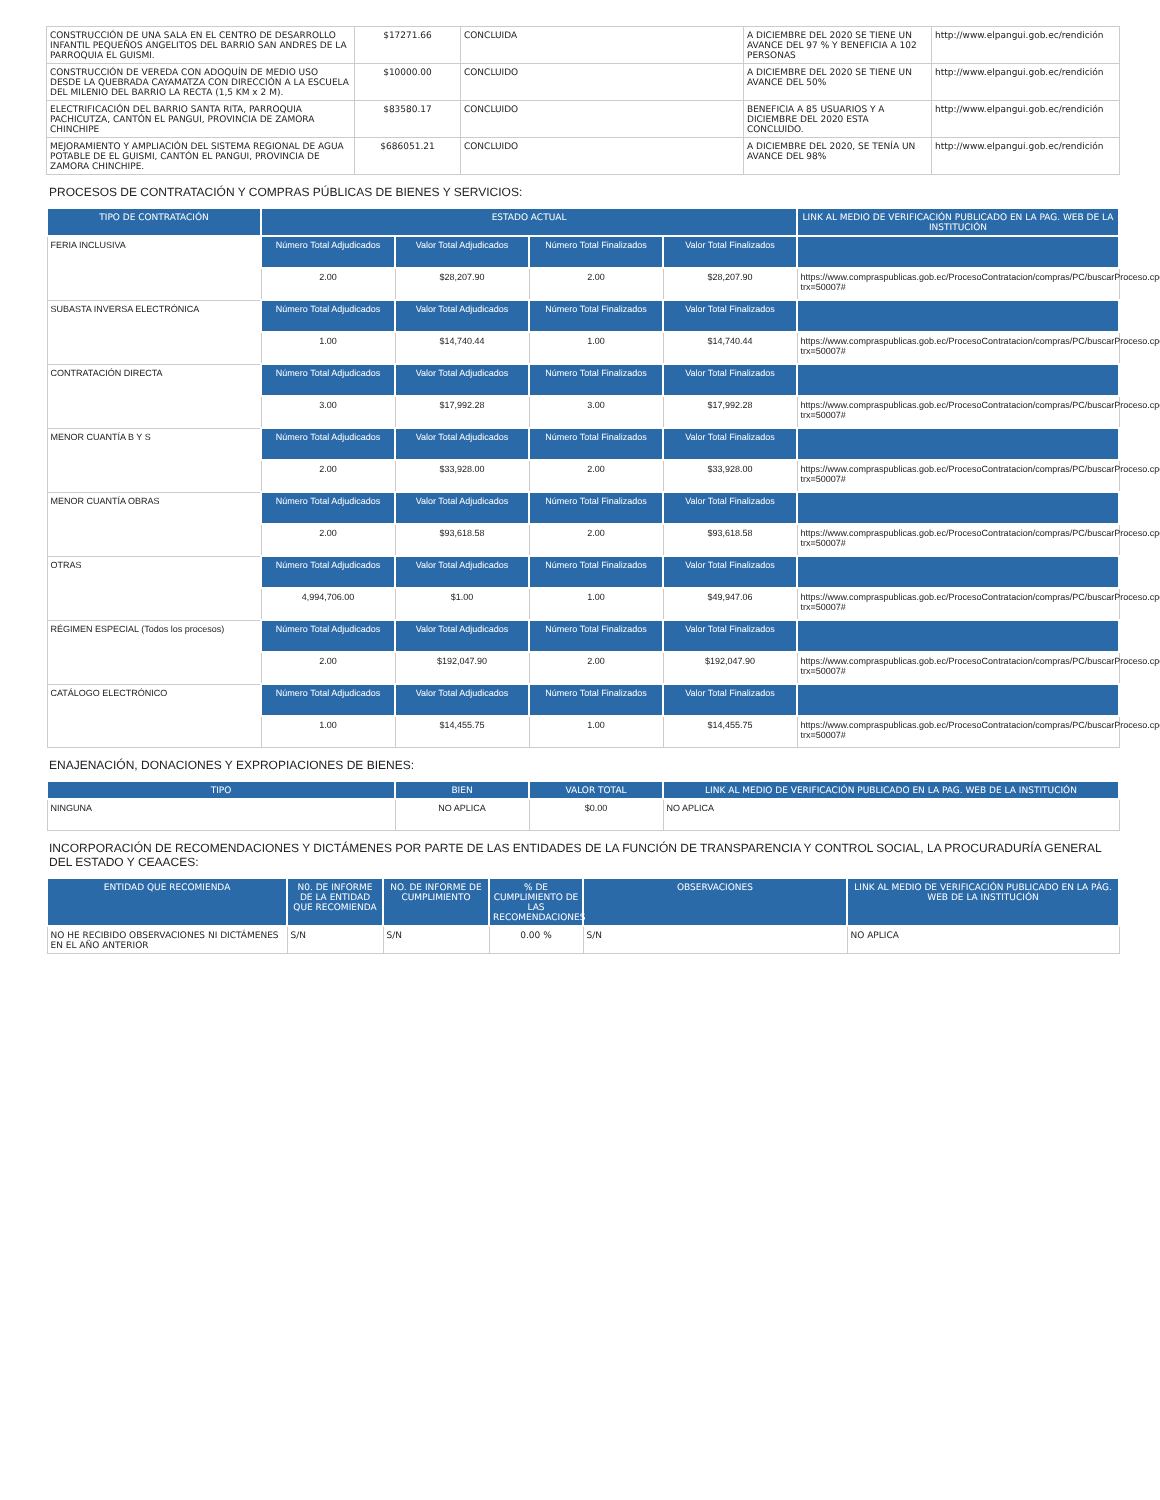| CONSTRUCCIÓN DE UNA SALA EN EL CENTRO DE DESARROLLO INFANTIL PEQUEÑOS ANGELITOS DEL BARRIO SAN ANDRES DE LA PARROQUIA EL GUISMI. | $17271.66 | CONCLUIDA | A DICIEMBRE DEL 2020 SE TIENE UN AVANCE DEL 97 % Y BENEFICIA A 102 PERSONAS | http://www.elpangui.gob.ec/rendición |
| CONSTRUCCIÓN DE VEREDA CON ADOQUÍN DE MEDIO USO DESDE LA QUEBRADA CAYAMATZA CON DIRECCIÓN A LA ESCUELA DEL MILENIO DEL BARRIO LA RECTA (1,5 KM x 2 M). | $10000.00 | CONCLUIDO | A DICIEMBRE DEL 2020 SE TIENE UN AVANCE DEL 50% | http://www.elpangui.gob.ec/rendición |
| ELECTRIFICACIÓN DEL BARRIO SANTA RITA, PARROQUIA PACHICUTZA, CANTÓN EL PANGUI, PROVINCIA DE ZAMORA CHINCHIPE | $83580.17 | CONCLUIDO | BENEFICIA A 85 USUARIOS Y A DICIEMBRE DEL 2020 ESTA CONCLUIDO. | http://www.elpangui.gob.ec/rendición |
| MEJORAMIENTO Y AMPLIACIÓN DEL SISTEMA REGIONAL DE AGUA POTABLE DE EL GUISMI, CANTÓN EL PANGUI, PROVINCIA DE ZAMORA CHINCHIPE. | $686051.21 | CONCLUIDO | A DICIEMBRE DEL 2020, SE TENÍA UN AVANCE DEL 98% | http://www.elpangui.gob.ec/rendición |
PROCESOS DE CONTRATACIÓN Y COMPRAS PÚBLICAS DE BIENES Y SERVICIOS:
| TIPO DE CONTRATACIÓN | ESTADO ACTUAL | | | | LINK AL MEDIO DE VERIFICACIÓN PUBLICADO EN LA PAG. WEB DE LA INSTITUCIÓN |
| --- | --- | --- | --- | --- | --- |
| FERIA INCLUSIVA | Número Total Adjudicados | Valor Total Adjudicados | Número Total Finalizados | Valor Total Finalizados | |
| | 2.00 | $28,207.90 | 2.00 | $28,207.90 | https://www.compraspublicas.gob.ec/ProcesoContratacion/compras/PC/buscarProceso.cpe?trx=50007# |
| SUBASTA INVERSA ELECTRÓNICA | Número Total Adjudicados | Valor Total Adjudicados | Número Total Finalizados | Valor Total Finalizados | |
| | 1.00 | $14,740.44 | 1.00 | $14,740.44 | https://www.compraspublicas.gob.ec/ProcesoContratacion/compras/PC/buscarProceso.cpe?trx=50007# |
| CONTRATACIÓN DIRECTA | Número Total Adjudicados | Valor Total Adjudicados | Número Total Finalizados | Valor Total Finalizados | |
| | 3.00 | $17,992.28 | 3.00 | $17,992.28 | https://www.compraspublicas.gob.ec/ProcesoContratacion/compras/PC/buscarProceso.cpe?trx=50007# |
| MENOR CUANTÍA B Y S | Número Total Adjudicados | Valor Total Adjudicados | Número Total Finalizados | Valor Total Finalizados | |
| | 2.00 | $33,928.00 | 2.00 | $33,928.00 | https://www.compraspublicas.gob.ec/ProcesoContratacion/compras/PC/buscarProceso.cpe?trx=50007# |
| MENOR CUANTÍA OBRAS | Número Total Adjudicados | Valor Total Adjudicados | Número Total Finalizados | Valor Total Finalizados | |
| | 2.00 | $93,618.58 | 2.00 | $93,618.58 | https://www.compraspublicas.gob.ec/ProcesoContratacion/compras/PC/buscarProceso.cpe?trx=50007# |
| OTRAS | Número Total Adjudicados | Valor Total Adjudicados | Número Total Finalizados | Valor Total Finalizados | |
| | 4,994,706.00 | $1.00 | 1.00 | $49,947.06 | https://www.compraspublicas.gob.ec/ProcesoContratacion/compras/PC/buscarProceso.cpe?trx=50007# |
| RÉGIMEN ESPECIAL (Todos los procesos) | Número Total Adjudicados | Valor Total Adjudicados | Número Total Finalizados | Valor Total Finalizados | |
| | 2.00 | $192,047.90 | 2.00 | $192,047.90 | https://www.compraspublicas.gob.ec/ProcesoContratacion/compras/PC/buscarProceso.cpe?trx=50007# |
| CATÁLOGO ELECTRÓNICO | Número Total Adjudicados | Valor Total Adjudicados | Número Total Finalizados | Valor Total Finalizados | |
| | 1.00 | $14,455.75 | 1.00 | $14,455.75 | https://www.compraspublicas.gob.ec/ProcesoContratacion/compras/PC/buscarProceso.cpe?trx=50007# |
ENAJENACIÓN, DONACIONES Y EXPROPIACIONES DE BIENES:
| TIPO | BIEN | VALOR TOTAL | LINK AL MEDIO DE VERIFICACIÓN PUBLICADO EN LA PAG. WEB DE LA INSTITUCIÓN |
| --- | --- | --- | --- |
| NINGUNA | NO APLICA | $0.00 | NO APLICA |
INCORPORACIÓN DE RECOMENDACIONES Y DICTÁMENES POR PARTE DE LAS ENTIDADES DE LA FUNCIÓN DE TRANSPARENCIA Y CONTROL SOCIAL, LA PROCURADURÍA GENERAL DEL ESTADO Y CEAACES:
| ENTIDAD QUE RECOMIENDA | N0. DE INFORME DE LA ENTIDAD QUE RECOMIENDA | NO. DE INFORME DE CUMPLIMIENTO | % DE CUMPLIMIENTO DE LAS RECOMENDACIONES | OBSERVACIONES | LINK AL MEDIO DE VERIFICACIÓN PUBLICADO EN LA PÁG. WEB DE LA INSTITUCIÓN |
| --- | --- | --- | --- | --- | --- |
| NO HE RECIBIDO OBSERVACIONES NI DICTÁMENES EN EL AÑO ANTERIOR | S/N | S/N | 0.00 % | S/N | NO APLICA |